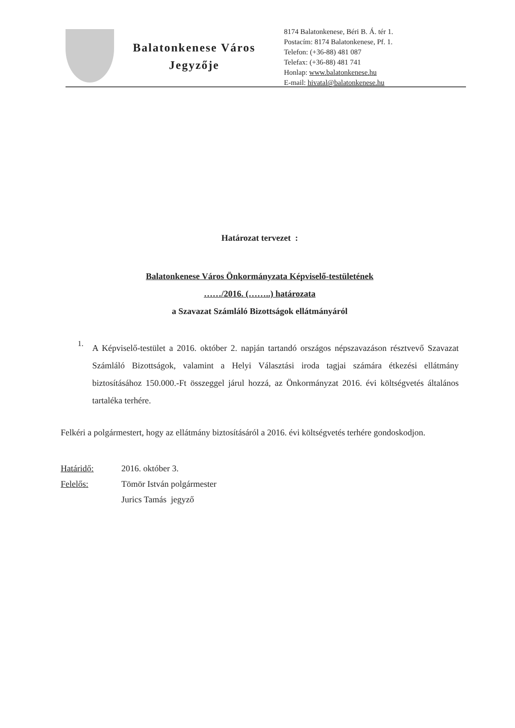Balatonkenese Város
Jegyzője
8174 Balatonkenese, Béri B. Á. tér 1.
Postacím: 8174 Balatonkenese, Pf. 1.
Telefon: (+36-88) 481 087
Telefax: (+36-88) 481 741
Honlap: www.balatonkenese.hu
E-mail: hivatal@balatonkenese.hu
Határozat tervezet :
Balatonkenese Város Önkormányzata Képviselő-testületének
……/2016. (……..) határozata
a Szavazat Számláló Bizottságok ellátmányáról
1.
A Képviselő-testület a 2016. október 2. napján tartandó országos népszavazáson résztvevő Szavazat Számláló Bizottságok, valamint a Helyi Választási iroda tagjai számára étkezési ellátmány biztosításához 150.000.-Ft összeggel járul hozzá, az Önkormányzat 2016. évi költségvetés általános tartaléka terhére.
Felkéri a polgármestert, hogy az ellátmány biztosításáról a 2016. évi költségvetés terhére gondoskodjon.
Határidő: 2016. október 3.
Felelős: Tömör István polgármester
Jurics Tamás jegyző